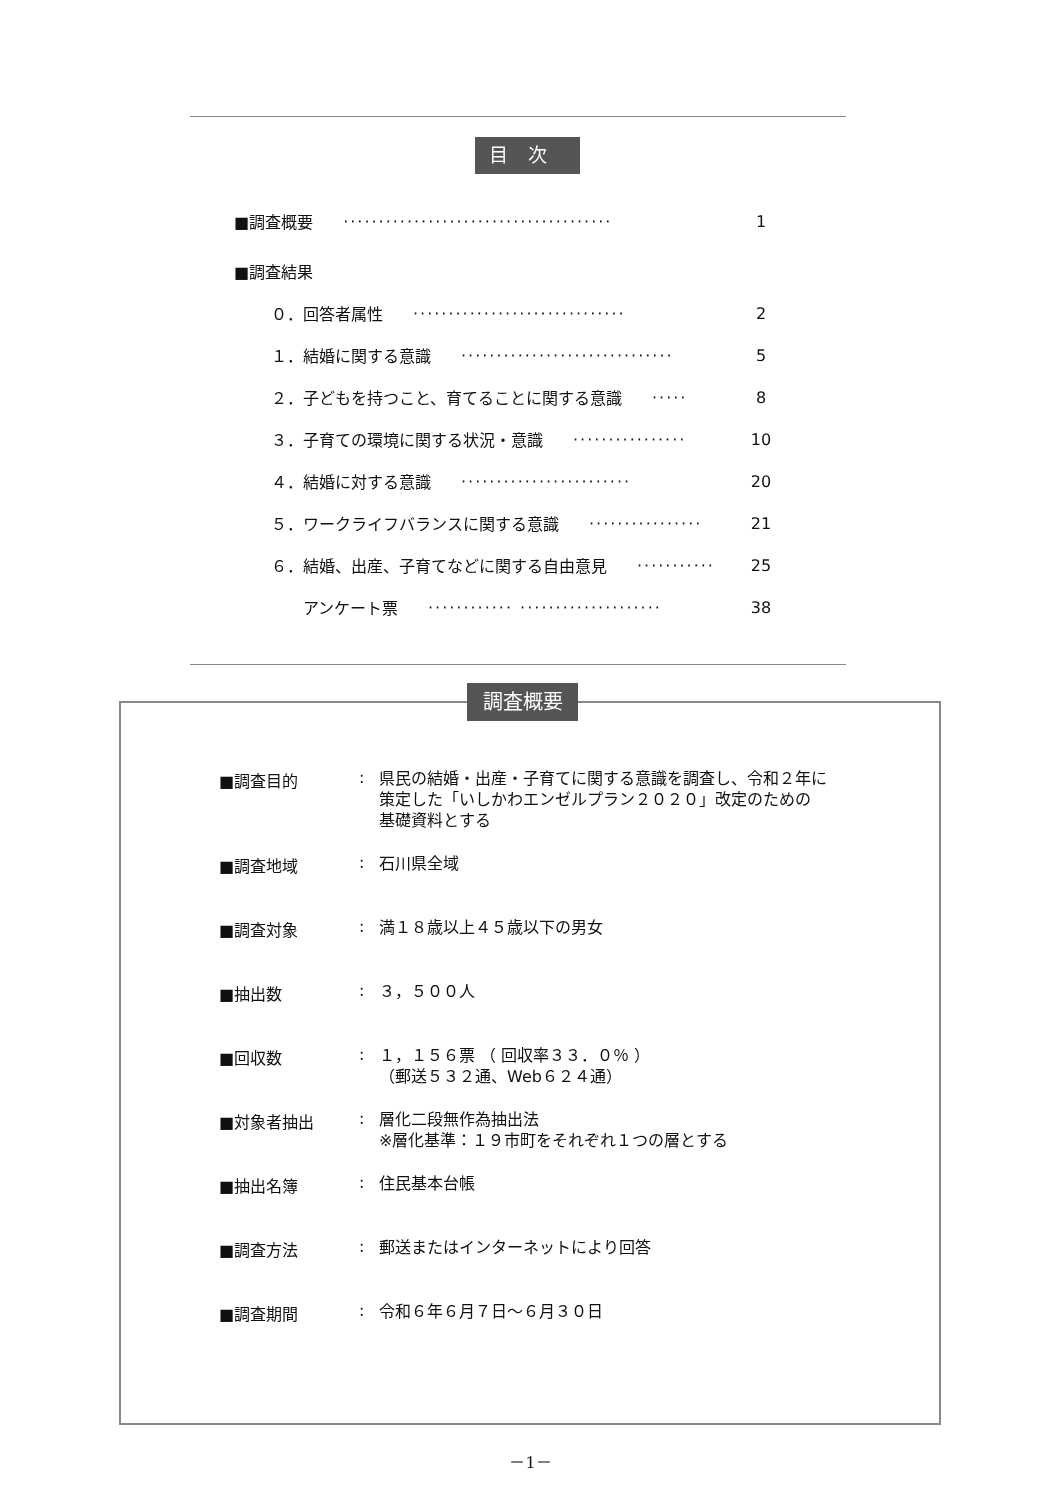目次
■調査概要 ······································ 1
■調査結果
０．回答者属性 ······························ 2
１．結婚に関する意識 ······························ 5
２．子どもを持つこと、育てることに関する意識 ····· 8
３．子育ての環境に関する状況・意識 ················ 10
４．結婚に対する意識 ························ 20
５．ワークライフバランスに関する意識 ················ 21
６．結婚、出産、子育てなどに関する自由意見 ··········· 25
　　アンケート票 ············ ···················· 38
調査概要
■調査目的: 県民の結婚・出産・子育てに関する意識を調査し、令和２年に
策定した「いしかわエンゼルプラン２０２０」改定のための
基礎資料とする
■調査地域: 石川県全域
■調査対象: 満１８歳以上４５歳以下の男女
■抽出数: ３，５００人
■回収数: １，１５６票 （ 回収率３３．０％ ）
（郵送５３２通、Web６２４通）
■対象者抽出: 層化二段無作為抽出法
※層化基準：１９市町をそれぞれ１つの層とする
■抽出名簿: 住民基本台帳
■調査方法: 郵送またはインターネットにより回答
■調査期間: 令和６年６月７日～６月３０日
－1－